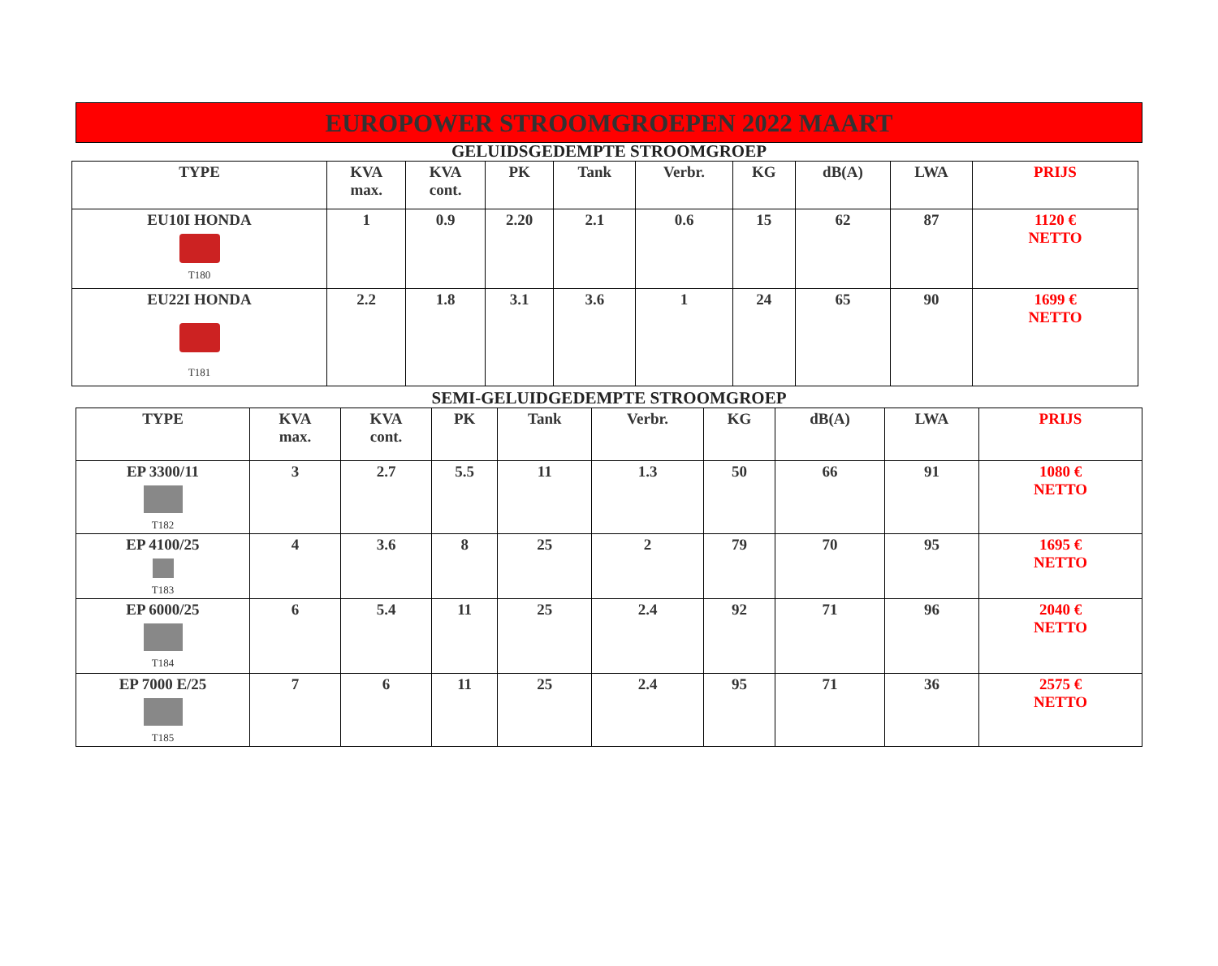EUROPOWER STROOMGROEPEN 2022 MAART
GELUIDSGEDEMPTE STROOMGROEP
| TYPE | KVA max. | KVA cont. | PK | Tank | Verbr. | KG | dB(A) | LWA | PRIJS |
| --- | --- | --- | --- | --- | --- | --- | --- | --- | --- |
| EU10I HONDA T180 | 1 | 0.9 | 2.20 | 2.1 | 0.6 | 15 | 62 | 87 | 1120 € NETTO |
| EU22I HONDA T181 | 2.2 | 1.8 | 3.1 | 3.6 | 1 | 24 | 65 | 90 | 1699 € NETTO |
SEMI-GELUIDGEDEMPTE STROOMGROEP
| TYPE | KVA max. | KVA cont. | PK | Tank | Verbr. | KG | dB(A) | LWA | PRIJS |
| --- | --- | --- | --- | --- | --- | --- | --- | --- | --- |
| EP 3300/11 T182 | 3 | 2.7 | 5.5 | 11 | 1.3 | 50 | 66 | 91 | 1080 € NETTO |
| EP 4100/25 T183 | 4 | 3.6 | 8 | 25 | 2 | 79 | 70 | 95 | 1695 € NETTO |
| EP 6000/25 T184 | 6 | 5.4 | 11 | 25 | 2.4 | 92 | 71 | 96 | 2040 € NETTO |
| EP 7000 E/25 T185 | 7 | 6 | 11 | 25 | 2.4 | 95 | 71 | 36 | 2575 € NETTO |